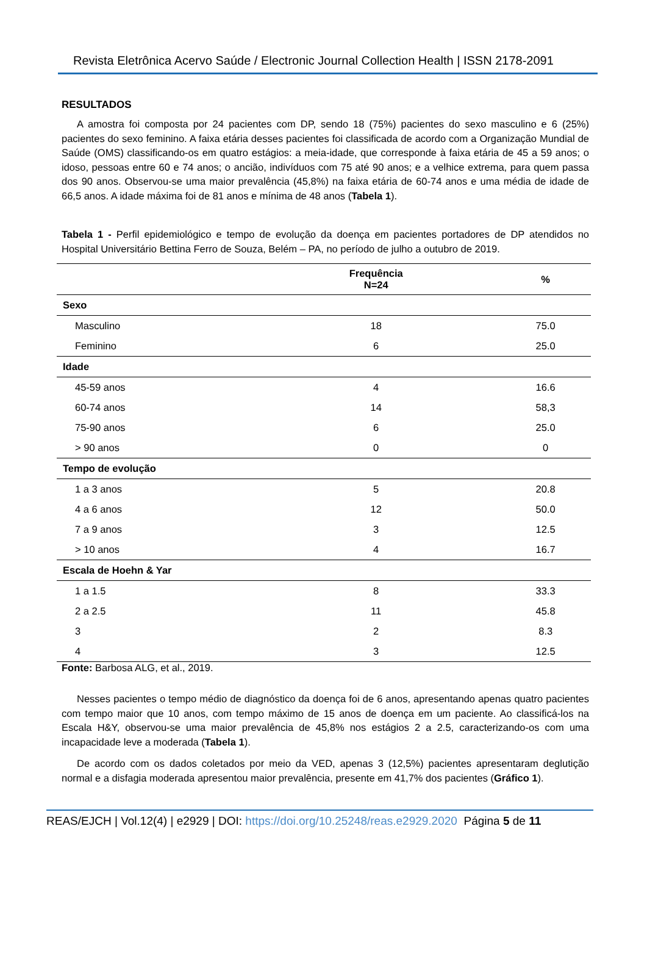Revista Eletrônica Acervo Saúde / Electronic Journal Collection Health | ISSN 2178-2091
RESULTADOS
A amostra foi composta por 24 pacientes com DP, sendo 18 (75%) pacientes do sexo masculino e 6 (25%) pacientes do sexo feminino. A faixa etária desses pacientes foi classificada de acordo com a Organização Mundial de Saúde (OMS) classificando-os em quatro estágios: a meia-idade, que corresponde à faixa etária de 45 a 59 anos; o idoso, pessoas entre 60 e 74 anos; o ancião, indivíduos com 75 até 90 anos; e a velhice extrema, para quem passa dos 90 anos. Observou-se uma maior prevalência (45,8%) na faixa etária de 60-74 anos e uma média de idade de 66,5 anos. A idade máxima foi de 81 anos e mínima de 48 anos (Tabela 1).
Tabela 1 - Perfil epidemiológico e tempo de evolução da doença em pacientes portadores de DP atendidos no Hospital Universitário Bettina Ferro de Souza, Belém – PA, no período de julho a outubro de 2019.
| | Frequência N=24 | % |
| --- | --- | --- |
| Sexo | | |
| Masculino | 18 | 75.0 |
| Feminino | 6 | 25.0 |
| Idade | | |
| 45-59 anos | 4 | 16.6 |
| 60-74 anos | 14 | 58,3 |
| 75-90 anos | 6 | 25.0 |
| > 90 anos | 0 | 0 |
| Tempo de evolução | | |
| 1 a 3 anos | 5 | 20.8 |
| 4 a 6 anos | 12 | 50.0 |
| 7 a 9 anos | 3 | 12.5 |
| > 10 anos | 4 | 16.7 |
| Escala de Hoehn & Yar | | |
| 1 a 1.5 | 8 | 33.3 |
| 2 a 2.5 | 11 | 45.8 |
| 3 | 2 | 8.3 |
| 4 | 3 | 12.5 |
Fonte: Barbosa ALG, et al., 2019.
Nesses pacientes o tempo médio de diagnóstico da doença foi de 6 anos, apresentando apenas quatro pacientes com tempo maior que 10 anos, com tempo máximo de 15 anos de doença em um paciente. Ao classificá-los na Escala H&Y, observou-se uma maior prevalência de 45,8% nos estágios 2 a 2.5, caracterizando-os com uma incapacidade leve a moderada (Tabela 1).
De acordo com os dados coletados por meio da VED, apenas 3 (12,5%) pacientes apresentaram deglutição normal e a disfagia moderada apresentou maior prevalência, presente em 41,7% dos pacientes (Gráfico 1).
REAS/EJCH | Vol.12(4) | e2929 | DOI: https://doi.org/10.25248/reas.e2929.2020 Página 5 de 11